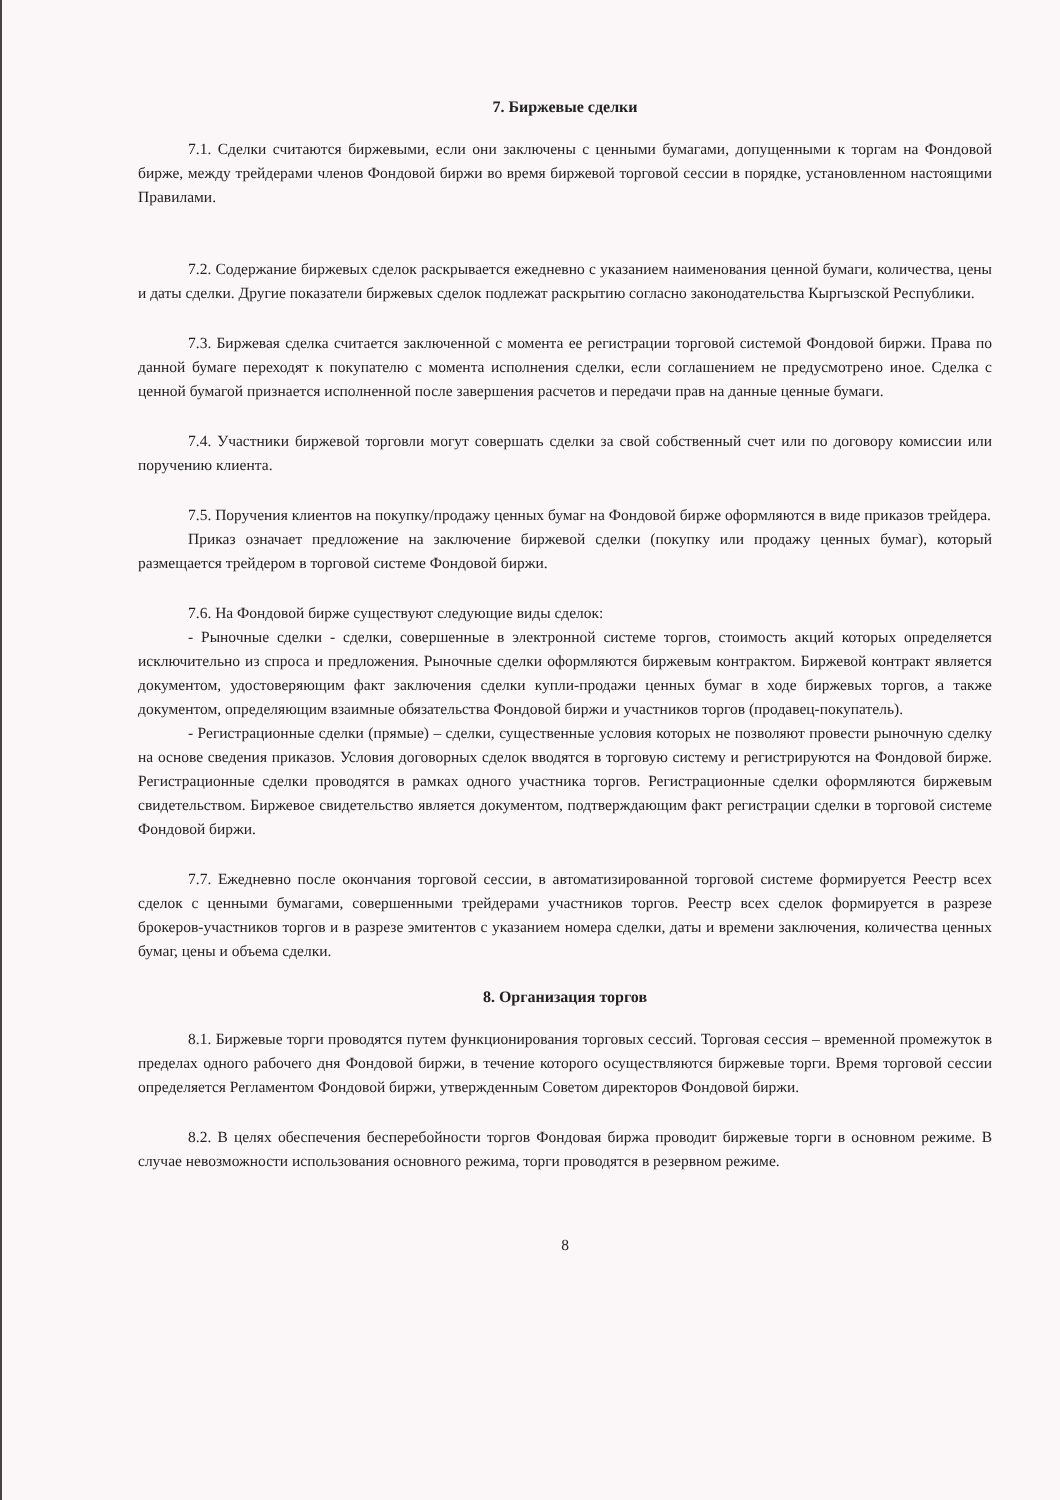7. Биржевые сделки
7.1. Сделки считаются биржевыми, если они заключены с ценными бумагами, допущенными к торгам на Фондовой бирже, между трейдерами членов Фондовой биржи во время биржевой торговой сессии в порядке, установленном настоящими Правилами.
7.2. Содержание биржевых сделок раскрывается ежедневно с указанием наименования ценной бумаги, количества, цены и даты сделки. Другие показатели биржевых сделок подлежат раскрытию согласно законодательства Кыргызской Республики.
7.3. Биржевая сделка считается заключенной с момента ее регистрации торговой системой Фондовой биржи. Права по данной бумаге переходят к покупателю с момента исполнения сделки, если соглашением не предусмотрено иное. Сделка с ценной бумагой признается исполненной после завершения расчетов и передачи прав на данные ценные бумаги.
7.4. Участники биржевой торговли могут совершать сделки за свой собственный счет или по договору комиссии или поручению клиента.
7.5. Поручения клиентов на покупку/продажу ценных бумаг на Фондовой бирже оформляются в виде приказов трейдера.
Приказ означает предложение на заключение биржевой сделки (покупку или продажу ценных бумаг), который размещается трейдером в торговой системе Фондовой биржи.
7.6. На Фондовой бирже существуют следующие виды сделок:
- Рыночные сделки - сделки, совершенные в электронной системе торгов, стоимость акций которых определяется исключительно из спроса и предложения. Рыночные сделки оформляются биржевым контрактом. Биржевой контракт является документом, удостоверяющим факт заключения сделки купли-продажи ценных бумаг в ходе биржевых торгов, а также документом, определяющим взаимные обязательства Фондовой биржи и участников торгов (продавец-покупатель).
- Регистрационные сделки (прямые) – сделки, существенные условия которых не позволяют провести рыночную сделку на основе сведения приказов. Условия договорных сделок вводятся в торговую систему и регистрируются на Фондовой бирже. Регистрационные сделки проводятся в рамках одного участника торгов. Регистрационные сделки оформляются биржевым свидетельством. Биржевое свидетельство является документом, подтверждающим факт регистрации сделки в торговой системе Фондовой биржи.
7.7. Ежедневно после окончания торговой сессии, в автоматизированной торговой системе формируется Реестр всех сделок с ценными бумагами, совершенными трейдерами участников торгов. Реестр всех сделок формируется в разрезе брокеров-участников торгов и в разрезе эмитентов с указанием номера сделки, даты и времени заключения, количества ценных бумаг, цены и объема сделки.
8. Организация торгов
8.1. Биржевые торги проводятся путем функционирования торговых сессий. Торговая сессия – временной промежуток в пределах одного рабочего дня Фондовой биржи, в течение которого осуществляются биржевые торги. Время торговой сессии определяется Регламентом Фондовой биржи, утвержденным Советом директоров Фондовой биржи.
8.2. В целях обеспечения бесперебойности торгов Фондовая биржа проводит биржевые торги в основном режиме. В случае невозможности использования основного режима, торги проводятся в резервном режиме.
8